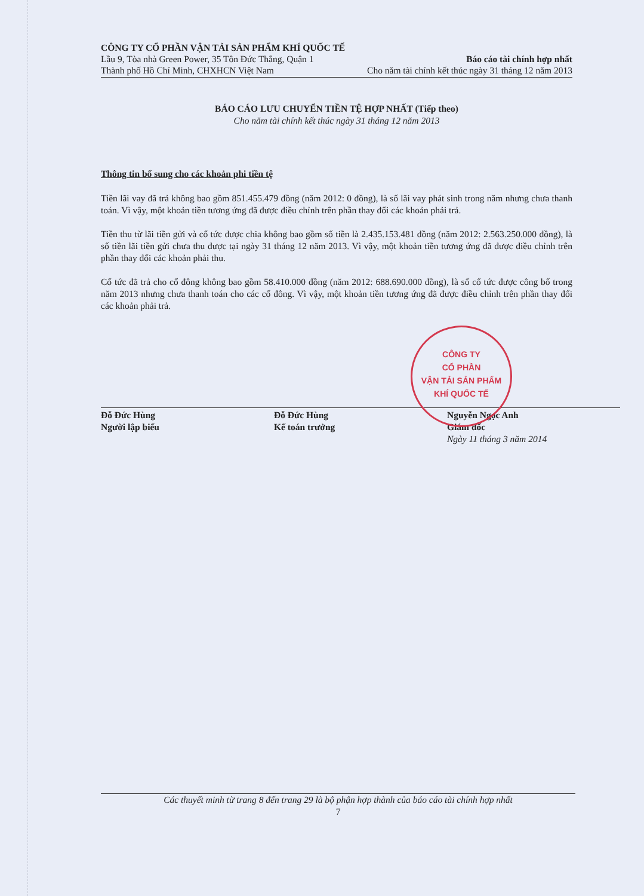CÔNG TY CỔ PHẦN VẬN TẢI SẢN PHẨM KHÍ QUỐC TẾ
Lầu 9, Tòa nhà Green Power, 35 Tôn Đức Thắng, Quận 1 Báo cáo tài chính hợp nhất
Thành phố Hồ Chí Minh, CHXHCN Việt Nam Cho năm tài chính kết thúc ngày 31 tháng 12 năm 2013
BÁO CÁO LƯU CHUYỂN TIỀN TỆ HỢP NHẤT (Tiếp theo)
Cho năm tài chính kết thúc ngày 31 tháng 12 năm 2013
Thông tin bổ sung cho các khoản phi tiền tệ
Tiền lãi vay đã trả không bao gồm 851.455.479 đồng (năm 2012: 0 đồng), là số lãi vay phát sinh trong năm nhưng chưa thanh toán. Vì vậy, một khoản tiền tương ứng đã được điều chỉnh trên phần thay đổi các khoản phải trả.
Tiền thu từ lãi tiền gửi và cổ tức được chia không bao gồm số tiền là 2.435.153.481 đồng (năm 2012: 2.563.250.000 đồng), là số tiền lãi tiền gửi chưa thu được tại ngày 31 tháng 12 năm 2013. Vì vậy, một khoản tiền tương ứng đã được điều chỉnh trên phần thay đổi các khoản phải thu.
Cổ tức đã trả cho cổ đông không bao gồm 58.410.000 đồng (năm 2012: 688.690.000 đồng), là số cổ tức được công bố trong năm 2013 nhưng chưa thanh toán cho các cổ đông. Vì vậy, một khoản tiền tương ứng đã được điều chỉnh trên phần thay đổi các khoản phải trả.
Đỗ Đức Hùng
Người lập biểu
Đỗ Đức Hùng
Kế toán trưởng
Nguyễn Ngọc Anh
Giám đốc
Ngày 11 tháng 3 năm 2014
CÔNG TY
CỔ PHẦN
VẬN TẢI SẢN PHẨM
KHÍ QUỐC TẾ
Các thuyết minh từ trang 8 đến trang 29 là bộ phận hợp thành của báo cáo tài chính hợp nhất
7